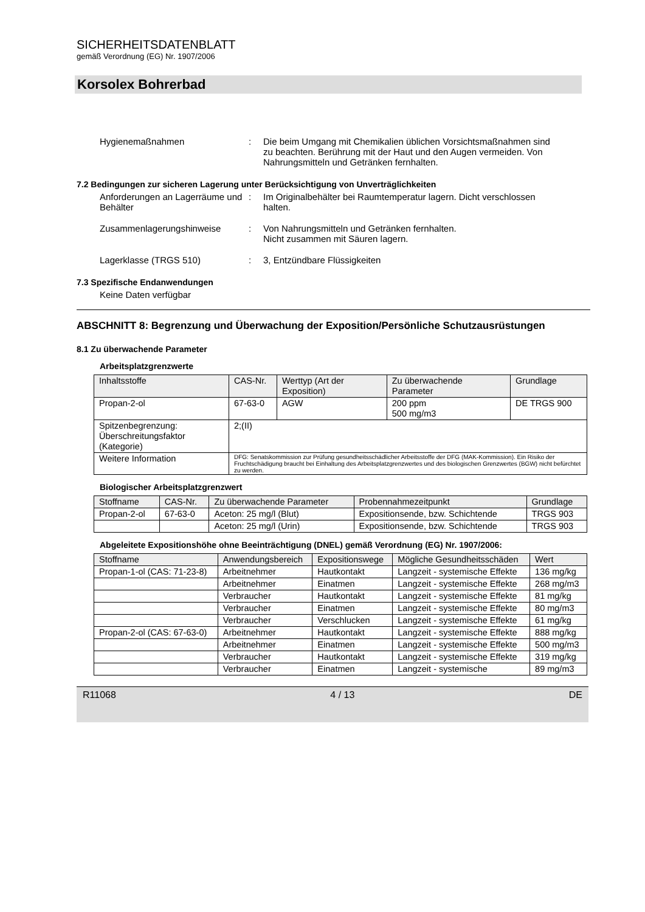SICHERHEITSDATENBLATT
gemäß Verordnung (EG) Nr. 1907/2006
Korsolex Bohrerbad
Hygienemaßnahmen : Die beim Umgang mit Chemikalien üblichen Vorsichtsmaßnahmen sind zu beachten. Berührung mit der Haut und den Augen vermeiden. Von Nahrungsmitteln und Getränken fernhalten.
7.2 Bedingungen zur sicheren Lagerung unter Berücksichtigung von Unverträglichkeiten
Anforderungen an Lagerräume und Behälter
: Im Originalbehälter bei Raumtemperatur lagern. Dicht verschlossen halten.
Zusammenlagerungshinweise : Von Nahrungsmitteln und Getränken fernhalten.
Nicht zusammen mit Säuren lagern.
Lagerklasse (TRGS 510) : 3, Entzündbare Flüssigkeiten
7.3 Spezifische Endanwendungen
Keine Daten verfügbar
ABSCHNITT 8: Begrenzung und Überwachung der Exposition/Persönliche Schutzausrüstungen
8.1 Zu überwachende Parameter
Arbeitsplatzgrenzwerte
| Inhaltsstoffe | CAS-Nr. | Werttyp (Art der Exposition) | Zu überwachende Parameter | Grundlage |
| --- | --- | --- | --- | --- |
| Propan-2-ol | 67-63-0 | AGW | 200 ppm 500 mg/m3 | DE TRGS 900 |
| Spitzenbegrenzung: Überschreitungsfaktor (Kategorie) | 2;(II) | | | |
| Weitere Information | DFG: Senatskommission zur Prüfung gesundheitsschädlicher Arbeitsstoffe der DFG (MAK-Kommission). Ein Risiko der Fruchtschädigung braucht bei Einhaltung des Arbeitsplatzgrenzwertes und des biologischen Grenzwertes (BGW) nicht befürchtet zu werden. | | | |
Biologischer Arbeitsplatzgrenzwert
| Stoffname | CAS-Nr. | Zu überwachende Parameter | Probennahmezeitpunkt | Grundlage |
| --- | --- | --- | --- | --- |
| Propan-2-ol | 67-63-0 | Aceton: 25 mg/l (Blut) | Expositionsende, bzw. Schichtende | TRGS 903 |
| | | Aceton: 25 mg/l (Urin) | Expositionsende, bzw. Schichtende | TRGS 903 |
Abgeleitete Expositionshöhe ohne Beeinträchtigung (DNEL) gemäß Verordnung (EG) Nr. 1907/2006:
| Stoffname | Anwendungsbereich | Expositionswege | Mögliche Gesundheitsschäden | Wert |
| --- | --- | --- | --- | --- |
| Propan-1-ol (CAS: 71-23-8) | Arbeitnehmer | Hautkontakt | Langzeit - systemische Effekte | 136 mg/kg |
| | Arbeitnehmer | Einatmen | Langzeit - systemische Effekte | 268 mg/m3 |
| | Verbraucher | Hautkontakt | Langzeit - systemische Effekte | 81 mg/kg |
| | Verbraucher | Einatmen | Langzeit - systemische Effekte | 80 mg/m3 |
| | Verbraucher | Verschlucken | Langzeit - systemische Effekte | 61 mg/kg |
| Propan-2-ol (CAS: 67-63-0) | Arbeitnehmer | Hautkontakt | Langzeit - systemische Effekte | 888 mg/kg |
| | Arbeitnehmer | Einatmen | Langzeit - systemische Effekte | 500 mg/m3 |
| | Verbraucher | Hautkontakt | Langzeit - systemische Effekte | 319 mg/kg |
| | Verbraucher | Einatmen | Langzeit - systemische | 89 mg/m3 |
R11068 4 / 13 DE